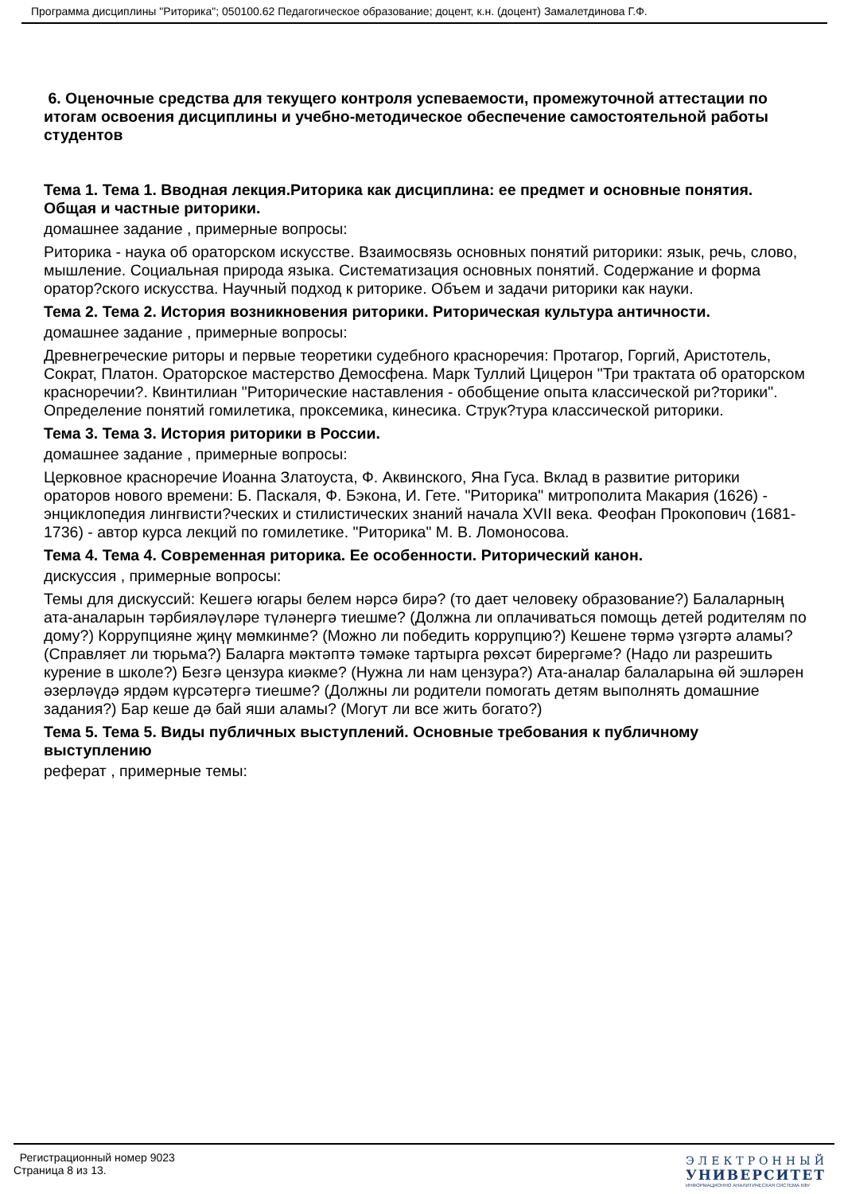Программа дисциплины "Риторика"; 050100.62 Педагогическое образование; доцент, к.н. (доцент) Замалетдинова Г.Ф.
6. Оценочные средства для текущего контроля успеваемости, промежуточной аттестации по итогам освоения дисциплины и учебно-методическое обеспечение самостоятельной работы студентов
Тема 1. Тема 1. Вводная лекция.Риторика как дисциплина: ее предмет и основные понятия. Общая и частные риторики.
домашнее задание , примерные вопросы:
Риторика - наука об ораторском искусстве. Взаимосвязь основных понятий риторики: язык, речь, слово, мышление. Социальная природа языка. Систематизация основных понятий. Содержание и форма оратор?ского искусства. Научный подход к риторике. Объем и задачи риторики как науки.
Тема 2. Тема 2. История возникновения риторики. Риторическая культура античности.
домашнее задание , примерные вопросы:
Древнегреческие риторы и первые теоретики судебного красноречия: Протагор, Горгий, Аристотель, Сократ, Платон. Ораторское мастерство Демосфена. Марк Туллий Цицерон "Три трактата об ораторском красноречии?. Квинтилиан "Риторические наставления - обобщение опыта классической ри?торики". Определение понятий гомилетика, проксемика, кинесика. Струк?тура классической риторики.
Тема 3. Тема 3. История риторики в России.
домашнее задание , примерные вопросы:
Церковное красноречие Иоанна Златоуста, Ф. Аквинского, Яна Гуса. Вклад в развитие риторики ораторов нового времени: Б. Паскаля, Ф. Бэкона, И. Гете. "Риторика" митрополита Макария (1626) - энциклопедия лингвисти?ческих и стилистических знаний начала XVII века. Феофан Прокопович (1681-1736) - автор курса лекций по гомилетике. "Риторика" М. В. Ломоносова.
Тема 4. Тема 4. Современная риторика. Ее особенности. Риторический канон.
дискуссия , примерные вопросы:
Темы для дискуссий: Кешегə югары белем нəрсə бирə? (то дает человеку образование?) Балаларның ата-аналарын тəрбиялəүлəре түлəнергə тиешме? (Должна ли оплачиваться помощь детей родителям по дому?) Коррупцияне җиңү мөмкинме? (Можно ли победить коррупцию?) Кешене төрмə үзгəртə аламы? (Справляет ли тюрьма?) Баларга мəктəптə тəмəке тартырга рөхсəт бирергəме? (Надо ли разрешить курение в школе?) Безгə цензура киəкме? (Нужна ли нам цензура?) Ата-аналар балаларына өй эшлəрен əзерлəүдə ярдəм күрсəтергə тиешме? (Должны ли родители помогать детям выполнять домашние задания?) Бар кеше дə бай яши аламы? (Могут ли все жить богато?)
Тема 5. Тема 5. Виды публичных выступлений. Основные требования к публичному выступлению
реферат , примерные темы:
Регистрационный номер 9023
Страница 8 из 13.
ЭЛЕКТРОННЫЙ
УНИВЕРСИТЕТ
ИНФОРМАЦИОННО АНАЛИТИЧЕСКАЯ СИСТЕМА КФУ